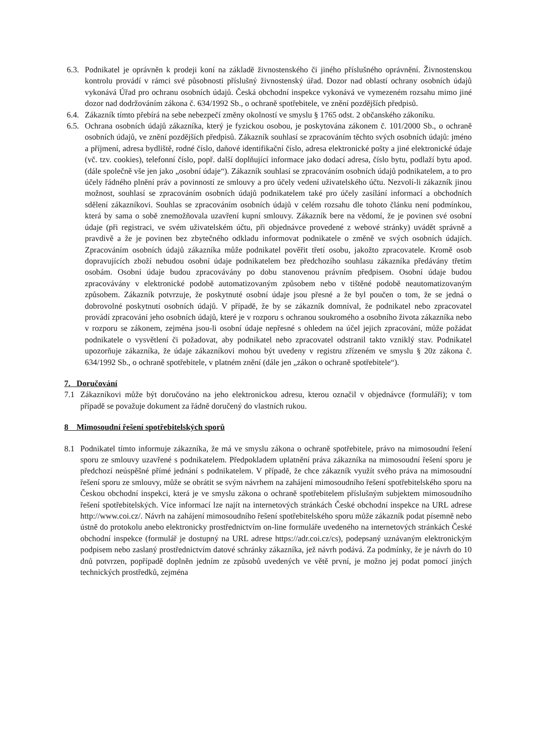6.3.
Podnikatel je oprávněn k prodeji koní na základě živnostenského či jiného příslušného oprávnění. Živnostenskou kontrolu provádí v rámci své působnosti příslušný živnostenský úřad. Dozor nad oblastí ochrany osobních údajů vykonává Úřad pro ochranu osobních údajů. Česká obchodní inspekce vykonává ve vymezeném rozsahu mimo jiné dozor nad dodržováním zákona č. 634/1992 Sb., o ochraně spotřebitele, ve znění pozdějších předpisů.
6.4.
Zákazník tímto přebírá na sebe nebezpečí změny okolností ve smyslu § 1765 odst. 2 občanského zákoníku.
6.5.
Ochrana osobních údajů zákazníka, který je fyzickou osobou, je poskytována zákonem č. 101/2000 Sb., o ochraně osobních údajů, ve znění pozdějších předpisů. Zákazník souhlasí se zpracováním těchto svých osobních údajů: jméno a příjmení, adresa bydliště, rodné číslo, daňové identifikační číslo, adresa elektronické pošty a jiné elektronické údaje (vč. tzv. cookies), telefonní číslo, popř. další doplňující informace jako dodací adresa, číslo bytu, podlaží bytu apod. (dále společně vše jen jako „osobní údaje“). Zákazník souhlasí se zpracováním osobních údajů podnikatelem, a to pro účely řádného plnění práv a povinností ze smlouvy a pro účely vedení uživatelského účtu. Nezvolí-li zákazník jinou možnost, souhlasí se zpracováním osobních údajů podnikatelem také pro účely zasílání informací a obchodních sdělení zákazníkovi. Souhlas se zpracováním osobních údajů v celém rozsahu dle tohoto článku není podmínkou, která by sama o sobě znemožňovala uzavření kupní smlouvy. Zákazník bere na vědomí, že je povinen své osobní údaje (při registraci, ve svém uživatelském účtu, při objednávce provedené z webové stránky) uvádět správně a pravdivě a že je povinen bez zbytečného odkladu informovat podnikatele o změně ve svých osobních údajích. Zpracováním osobních údajů zákazníka může podnikatel pověřit třetí osobu, jakožto zpracovatele. Kromě osob dopravujících zboží nebudou osobní údaje podnikatelem bez předchozího souhlasu zákazníka předávány třetím osobám. Osobní údaje budou zpracovávány po dobu stanovenou právním předpisem. Osobní údaje budou zpracovávány v elektronické podobě automatizovaným způsobem nebo v tištěné podobě neautomatizovaným způsobem. Zákazník potvrzuje, že poskytnuté osobní údaje jsou přesné a že byl poučen o tom, že se jedná o dobrovolné poskytnutí osobních údajů. V případě, že by se zákazník domníval, že podnikatel nebo zpracovatel provádí zpracování jeho osobních údajů, které je v rozporu s ochranou soukromého a osobního života zákazníka nebo v rozporu se zákonem, zejména jsou-li osobní údaje nepřesné s ohledem na účel jejich zpracování, může požádat podnikatele o vysvětlení či požadovat, aby podnikatel nebo zpracovatel odstranil takto vzniklý stav. Podnikatel upozorňuje zákazníka, že údaje zákazníkovi mohou být uvedeny v registru zřízeném ve smyslu § 20z zákona č. 634/1992 Sb., o ochraně spotřebitele, v platném znění (dále jen „zákon o ochraně spotřebitele“).
7. Doručování
7.1 Zákazníkovi může být doručováno na jeho elektronickou adresu, kterou označil v objednávce (formuláři); v tom případě se považuje dokument za řádně doručený do vlastních rukou.
8 Mimosoudní řešení spotřebitelských sporů
8.1 Podnikatel tímto informuje zákazníka, že má ve smyslu zákona o ochraně spotřebitele, právo na mimosoudní řešení sporu ze smlouvy uzavřené s podnikatelem. Předpokladem uplatnění práva zákazníka na mimosoudní řešení sporu je předchozí neúspěšné přímé jednání s podnikatelem. V případě, že chce zákazník využít svého práva na mimosoudní řešení sporu ze smlouvy, může se obrátit se svým návrhem na zahájení mimosoudního řešení spotřebitelského sporu na Českou obchodní inspekci, která je ve smyslu zákona o ochraně spotřebitelem příslušným subjektem mimosoudního řešení spotřebitelských. Více informací lze najít na internetových stránkách České obchodní inspekce na URL adrese http://www.coi.cz/. Návrh na zahájení mimosoudního řešení spotřebitelského sporu může zákazník podat písemně nebo ústně do protokolu anebo elektronicky prostřednictvím on-line formuláře uvedeného na internetových stránkách České obchodní inspekce (formulář je dostupný na URL adrese https://adr.coi.cz/cs), podepsaný uznávaným elektronickým podpisem nebo zaslaný prostřednictvím datové schránky zákazníka, jež návrh podává. Za podmínky, že je návrh do 10 dnů potvrzen, popřípadě doplněn jedním ze způsobů uvedených ve větě první, je možno jej podat pomocí jiných technických prostředků, zejména